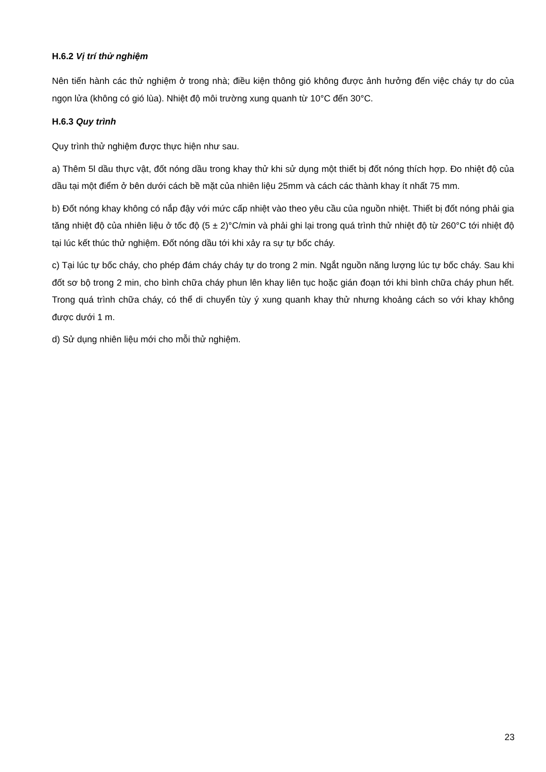H.6.2 Vị trí thử nghiệm
Nên tiến hành các thử nghiệm ở trong nhà; điều kiện thông gió không được ảnh hưởng đến việc cháy tự do của ngọn lửa (không có gió lùa). Nhiệt độ môi trường xung quanh từ 10°C đến 30°C.
H.6.3 Quy trình
Quy trình thử nghiệm được thực hiện như sau.
a) Thêm 5l dầu thực vật, đốt nóng dầu trong khay thử khi sử dụng một thiết bị đốt nóng thích hợp. Đo nhiệt độ của dầu tại một điểm ở bên dưới cách bề mặt của nhiên liệu 25mm và cách các thành khay ít nhất 75 mm.
b) Đốt nóng khay không có nắp đậy với mức cấp nhiệt vào theo yêu cầu của nguồn nhiệt. Thiết bị đốt nóng phải gia tăng nhiệt độ của nhiên liệu ở tốc độ (5 ± 2)°C/min và phải ghi lại trong quá trình thử nhiệt độ từ 260°C tới nhiệt độ tại lúc kết thúc thử nghiệm. Đốt nóng dầu tới khi xảy ra sự tự bốc cháy.
c) Tại lúc tự bốc cháy, cho phép đám cháy cháy tự do trong 2 min. Ngắt nguồn năng lượng lúc tự bốc cháy. Sau khi đốt sơ bộ trong 2 min, cho bình chữa cháy phun lên khay liên tục hoặc gián đoạn tới khi bình chữa cháy phun hết. Trong quá trình chữa cháy, có thể di chuyển tùy ý xung quanh khay thử nhưng khoảng cách so với khay không được dưới 1 m.
d) Sử dụng nhiên liệu mới cho mỗi thử nghiệm.
23